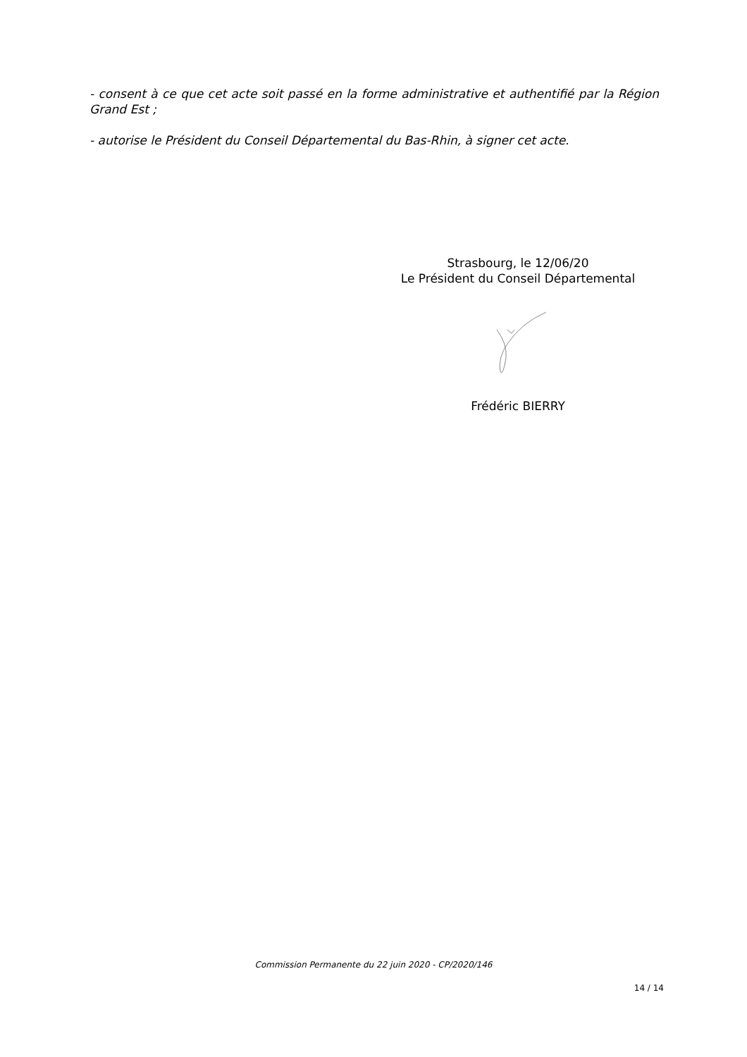- consent à ce que cet acte soit passé en la forme administrative et authentifié par la Région Grand Est ;
- autorise le Président du Conseil Départemental du Bas-Rhin, à signer cet acte.
Strasbourg, le 12/06/20
Le Président du Conseil Départemental
Frédéric BIERRY
Commission Permanente du 22 juin 2020 - CP/2020/146
14 / 14